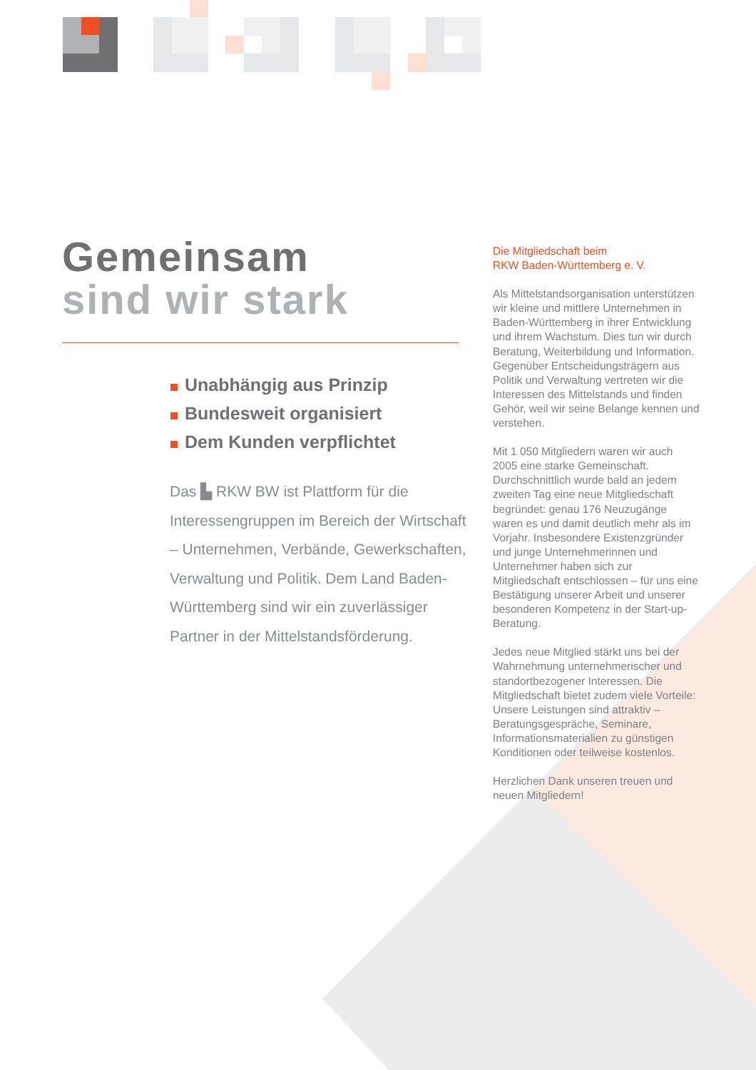Gemeinsam
sind wir stark
Unabhängig aus Prinzip
Bundesweit organisiert
Dem Kunden verpflichtet
Das ▙ RKW BW ist Plattform für die Interessengruppen im Bereich der Wirtschaft – Unternehmen, Verbände, Gewerkschaften, Verwaltung und Politik. Dem Land Baden-Württemberg sind wir ein zuverlässiger Partner in der Mittelstandsförderung.
Die Mitgliedschaft beim
RKW Baden-Württemberg e. V.
Als Mittelstandsorganisation unterstützen wir kleine und mittlere Unternehmen in Baden-Württemberg in ihrer Entwicklung und ihrem Wachstum. Dies tun wir durch Beratung, Weiterbildung und Information. Gegenüber Entscheidungsträgern aus Politik und Verwaltung vertreten wir die Interessen des Mittelstands und finden Gehör, weil wir seine Belange kennen und verstehen.
Mit 1 050 Mitgliedern waren wir auch 2005 eine starke Gemeinschaft. Durchschnittlich wurde bald an jedem zweiten Tag eine neue Mitgliedschaft begründet: genau 176 Neuzugänge waren es und damit deutlich mehr als im Vorjahr. Insbesondere Existenzgründer und junge Unternehmerinnen und Unternehmer haben sich zur Mitgliedschaft entschlossen – für uns eine Bestätigung unserer Arbeit und unserer besonderen Kompetenz in der Start-up-Beratung.
Jedes neue Mitglied stärkt uns bei der Wahrnehmung unternehmerischer und standortbezogener Interessen. Die Mitgliedschaft bietet zudem viele Vorteile: Unsere Leistungen sind attraktiv – Beratungsgespräche, Seminare, Informationsmaterialien zu günstigen Konditionen oder teilweise kostenlos.
Herzlichen Dank unseren treuen und neuen Mitgliedern!